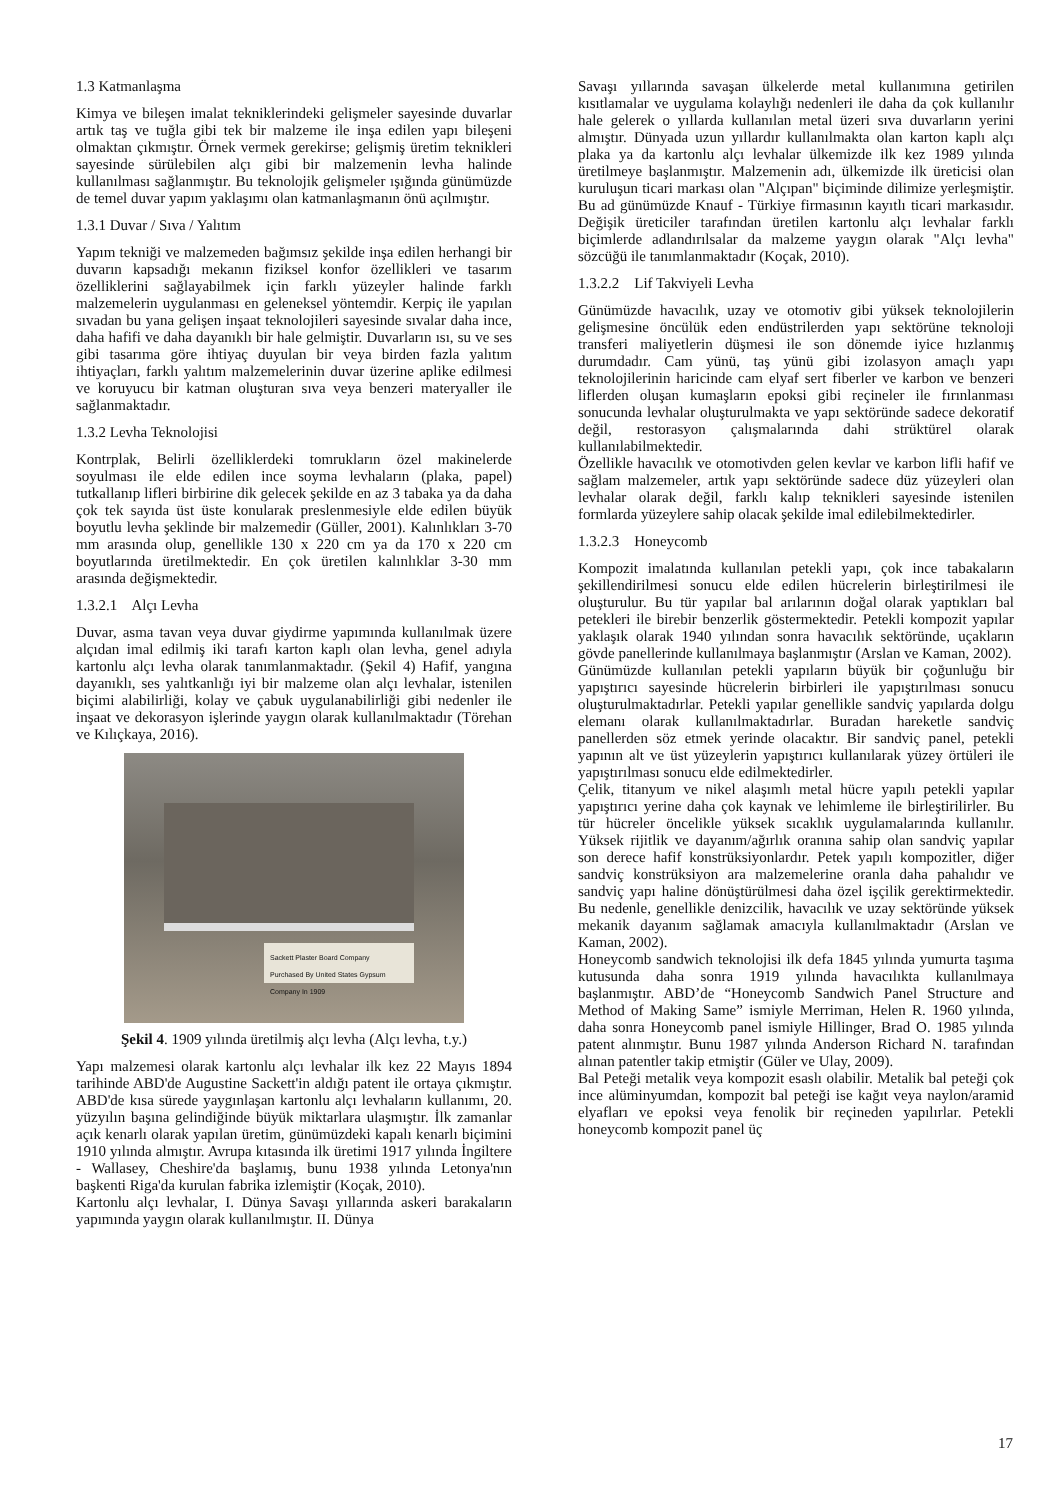1.3 Katmanlaşma
Kimya ve bileşen imalat tekniklerindeki gelişmeler sayesinde duvarlar artık taş ve tuğla gibi tek bir malzeme ile inşa edilen yapı bileşeni olmaktan çıkmıştır. Örnek vermek gerekirse; gelişmiş üretim teknikleri sayesinde sürülebilen alçı gibi bir malzemenin levha halinde kullanılması sağlanmıştır. Bu teknolojik gelişmeler ışığında günümüzde de temel duvar yapım yaklaşımı olan katmanlaşmanın önü açılmıştır.
1.3.1 Duvar / Sıva / Yalıtım
Yapım tekniği ve malzemeden bağımsız şekilde inşa edilen herhangi bir duvarın kapsadığı mekanın fiziksel konfor özellikleri ve tasarım özelliklerini sağlayabilmek için farklı yüzeyler halinde farklı malzemelerin uygulanması en geleneksel yöntemdir. Kerpiç ile yapılan sıvadan bu yana gelişen inşaat teknolojileri sayesinde sıvalar daha ince, daha hafifi ve daha dayanıklı bir hale gelmiştir. Duvarların ısı, su ve ses gibi tasarıma göre ihtiyaç duyulan bir veya birden fazla yalıtım ihtiyaçları, farklı yalıtım malzemelerinin duvar üzerine aplike edilmesi ve koruyucu bir katman oluşturan sıva veya benzeri materyaller ile sağlanmaktadır.
1.3.2 Levha Teknolojisi
Kontrplak, Belirli özelliklerdeki tomrukların özel makinelerde soyulması ile elde edilen ince soyma levhaların (plaka, papel) tutkallanıp lifleri birbirine dik gelecek şekilde en az 3 tabaka ya da daha çok tek sayıda üst üste konularak preslenmesiyle elde edilen büyük boyutlu levha şeklinde bir malzemedir (Güller, 2001). Kalınlıkları 3-70 mm arasında olup, genellikle 130 x 220 cm ya da 170 x 220 cm boyutlarında üretilmektedir. En çok üretilen kalınlıklar 3-30 mm arasında değişmektedir.
1.3.2.1 Alçı Levha
Duvar, asma tavan veya duvar giydirme yapımında kullanılmak üzere alçıdan imal edilmiş iki tarafı karton kaplı olan levha, genel adıyla kartonlu alçı levha olarak tanımlanmaktadır. (Şekil 4) Hafif, yangına dayanıklı, ses yalıtkanlığı iyi bir malzeme olan alçı levhalar, istenilen biçimi alabilirliği, kolay ve çabuk uygulanabilirliği gibi nedenler ile inşaat ve dekorasyon işlerinde yaygın olarak kullanılmaktadır (Törehan ve Kılıçkaya, 2016).
Sackett Plaster Board Company
Purchased By United States Gypsum Company In 1909
Şekil 4. 1909 yılında üretilmiş alçı levha (Alçı levha, t.y.)
Yapı malzemesi olarak kartonlu alçı levhalar ilk kez 22 Mayıs 1894 tarihinde ABD'de Augustine Sackett'in aldığı patent ile ortaya çıkmıştır. ABD'de kısa sürede yaygınlaşan kartonlu alçı levhaların kullanımı, 20. yüzyılın başına gelindiğinde büyük miktarlara ulaşmıştır. İlk zamanlar açık kenarlı olarak yapılan üretim, günümüzdeki kapalı kenarlı biçimini 1910 yılında almıştır. Avrupa kıtasında ilk üretimi 1917 yılında İngiltere - Wallasey, Cheshire'da başlamış, bunu 1938 yılında Letonya'nın başkenti Riga'da kurulan fabrika izlemiştir (Koçak, 2010).
Kartonlu alçı levhalar, I. Dünya Savaşı yıllarında askeri barakaların yapımında yaygın olarak kullanılmıştır. II. Dünya
Savaşı yıllarında savaşan ülkelerde metal kullanımına getirilen kısıtlamalar ve uygulama kolaylığı nedenleri ile daha da çok kullanılır hale gelerek o yıllarda kullanılan metal üzeri sıva duvarların yerini almıştır. Dünyada uzun yıllardır kullanılmakta olan karton kaplı alçı plaka ya da kartonlu alçı levhalar ülkemizde ilk kez 1989 yılında üretilmeye başlanmıştır. Malzemenin adı, ülkemizde ilk üreticisi olan kuruluşun ticari markası olan "Alçıpan" biçiminde dilimize yerleşmiştir. Bu ad günümüzde Knauf - Türkiye firmasının kayıtlı ticari markasıdır. Değişik üreticiler tarafından üretilen kartonlu alçı levhalar farklı biçimlerde adlandırılsalar da malzeme yaygın olarak "Alçı levha" sözcüğü ile tanımlanmaktadır (Koçak, 2010).
1.3.2.2 Lif Takviyeli Levha
Günümüzde havacılık, uzay ve otomotiv gibi yüksek teknolojilerin gelişmesine öncülük eden endüstrilerden yapı sektörüne teknoloji transferi maliyetlerin düşmesi ile son dönemde iyice hızlanmış durumdadır. Cam yünü, taş yünü gibi izolasyon amaçlı yapı teknolojilerinin haricinde cam elyaf sert fiberler ve karbon ve benzeri liflerden oluşan kumaşların epoksi gibi reçineler ile fırınlanması sonucunda levhalar oluşturulmakta ve yapı sektöründe sadece dekoratif değil, restorasyon çalışmalarında dahi strüktürel olarak kullanılabilmektedir.
Özellikle havacılık ve otomotivden gelen kevlar ve karbon lifli hafif ve sağlam malzemeler, artık yapı sektöründe sadece düz yüzeyleri olan levhalar olarak değil, farklı kalıp teknikleri sayesinde istenilen formlarda yüzeylere sahip olacak şekilde imal edilebilmektedirler.
1.3.2.3 Honeycomb
Kompozit imalatında kullanılan petekli yapı, çok ince tabakaların şekillendirilmesi sonucu elde edilen hücrelerin birleştirilmesi ile oluşturulur. Bu tür yapılar bal arılarının doğal olarak yaptıkları bal petekleri ile birebir benzerlik göstermektedir. Petekli kompozit yapılar yaklaşık olarak 1940 yılından sonra havacılık sektöründe, uçakların gövde panellerinde kullanılmaya başlanmıştır (Arslan ve Kaman, 2002).
Günümüzde kullanılan petekli yapıların büyük bir çoğunluğu bir yapıştırıcı sayesinde hücrelerin birbirleri ile yapıştırılması sonucu oluşturulmaktadırlar. Petekli yapılar genellikle sandviç yapılarda dolgu elemanı olarak kullanılmaktadırlar. Buradan hareketle sandviç panellerden söz etmek yerinde olacaktır. Bir sandviç panel, petekli yapının alt ve üst yüzeylerin yapıştırıcı kullanılarak yüzey örtüleri ile yapıştırılması sonucu elde edilmektedirler.
Çelik, titanyum ve nikel alaşımlı metal hücre yapılı petekli yapılar yapıştırıcı yerine daha çok kaynak ve lehimleme ile birleştirilirler. Bu tür hücreler öncelikle yüksek sıcaklık uygulamalarında kullanılır. Yüksek rijitlik ve dayanım/ağırlık oranına sahip olan sandviç yapılar son derece hafif konstrüksiyonlardır. Petek yapılı kompozitler, diğer sandviç konstrüksiyon ara malzemelerine oranla daha pahalıdır ve sandviç yapı haline dönüştürülmesi daha özel işçilik gerektirmektedir. Bu nedenle, genellikle denizcilik, havacılık ve uzay sektöründe yüksek mekanik dayanım sağlamak amacıyla kullanılmaktadır (Arslan ve Kaman, 2002).
Honeycomb sandwich teknolojisi ilk defa 1845 yılında yumurta taşıma kutusunda daha sonra 1919 yılında havacılıkta kullanılmaya başlanmıştır. ABD’de “Honeycomb Sandwich Panel Structure and Method of Making Same” ismiyle Merriman, Helen R. 1960 yılında, daha sonra Honeycomb panel ismiyle Hillinger, Brad O. 1985 yılında patent alınmıştır. Bunu 1987 yılında Anderson Richard N. tarafından alınan patentler takip etmiştir (Güler ve Ulay, 2009).
Bal Peteği metalik veya kompozit esaslı olabilir. Metalik bal peteği çok ince alüminyumdan, kompozit bal peteği ise kağıt veya naylon/aramid elyafları ve epoksi veya fenolik bir reçineden yapılırlar. Petekli honeycomb kompozit panel üç
17